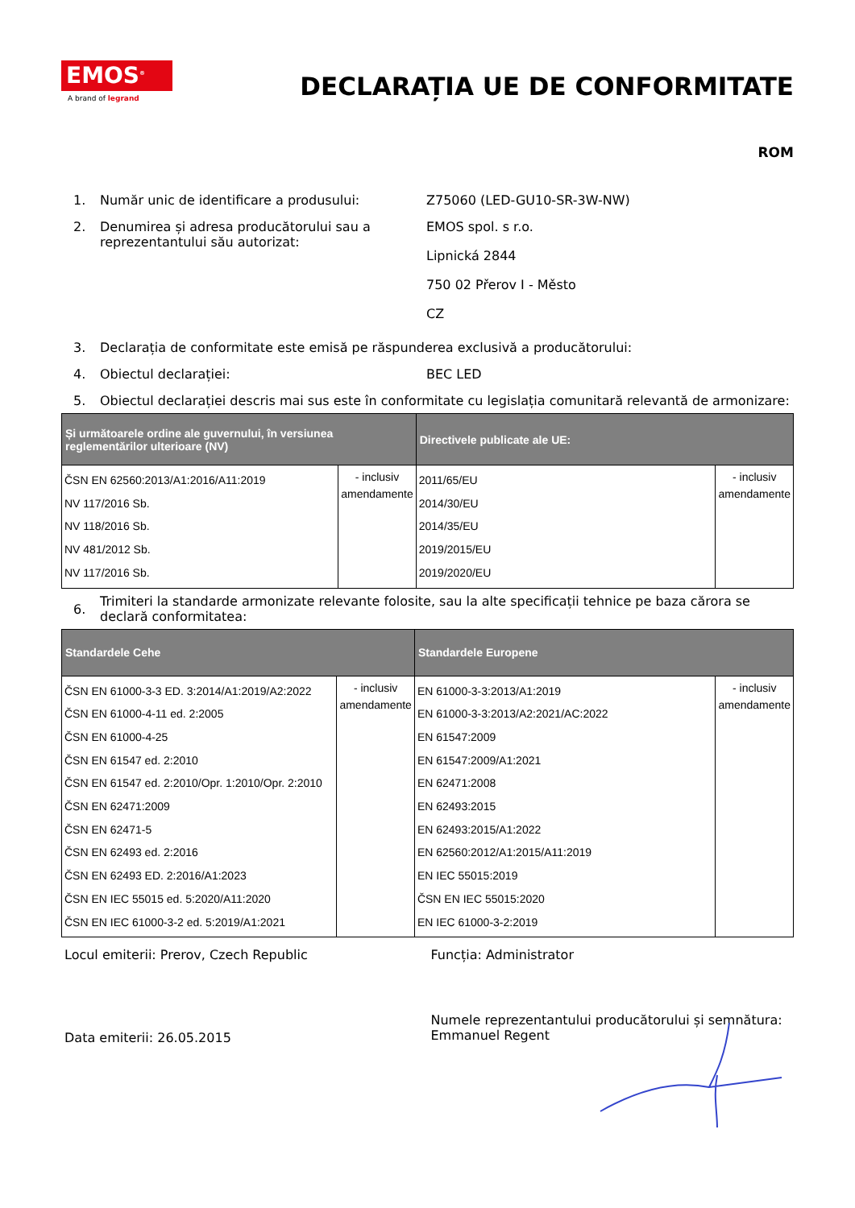EMOS<sup>®</sup>
A brand of legrand
DECLARAȚIA UE DE CONFORMITATE
ROM
1. Număr unic de identificare a produsului: Z75060 (LED-GU10-SR-3W-NW)
2. Denumirea și adresa producătorului sau a reprezentantului său autorizat:
EMOS spol. s r.o.
Lipnická 2844
750 02 Přerov I - Město
CZ
3. Declarația de conformitate este emisă pe răspunderea exclusivă a producătorului:
4. Obiectul declarației: BEC LED
5. Obiectul declarației descris mai sus este în conformitate cu legislația comunitară relevantă de armonizare:
| Și următoarele ordine ale guvernului, în versiunea reglementărilor ulterioare (NV) | | Directivele publicate ale UE: | |
| --- | --- | --- | --- |
| ČSN EN 62560:2013/A1:2016/A11:2019 NV 117/2016 Sb. NV 118/2016 Sb. NV 481/2012 Sb. NV 117/2016 Sb. | - inclusiv amendamente | 2011/65/EU 2014/30/EU 2014/35/EU 2019/2015/EU 2019/2020/EU | - inclusiv amendamente |
6.
Trimiteri la standarde armonizate relevante folosite, sau la alte specificații tehnice pe baza cărora se declară conformitatea:
| Standardele Cehe | | Standardele Europene | |
| --- | --- | --- | --- |
| ČSN EN 61000-3-3 ED. 3:2014/A1:2019/A2:2022 ČSN EN 61000-4-11 ed. 2:2005 ČSN EN 61000-4-25 ČSN EN 61547 ed. 2:2010 ČSN EN 61547 ed. 2:2010/Opr. 1:2010/Opr. 2:2010 ČSN EN 62471:2009 ČSN EN 62471-5 ČSN EN 62493 ed. 2:2016 ČSN EN 62493 ED. 2:2016/A1:2023 ČSN EN IEC 55015 ed. 5:2020/A11:2020 ČSN EN IEC 61000-3-2 ed. 5:2019/A1:2021 | - inclusiv amendamente | EN 61000-3-3:2013/A1:2019 EN 61000-3-3:2013/A2:2021/AC:2022 EN 61547:2009 EN 61547:2009/A1:2021 EN 62471:2008 EN 62493:2015 EN 62493:2015/A1:2022 EN 62560:2012/A1:2015/A11:2019 EN IEC 55015:2019 ČSN EN IEC 55015:2020 EN IEC 61000-3-2:2019 | - inclusiv amendamente |
Locul emiterii: Prerov, Czech Republic Funcția: Administrator
Data emiterii: 26.05.2015
Numele reprezentantului producătorului și semnătura:
Emmanuel Regent